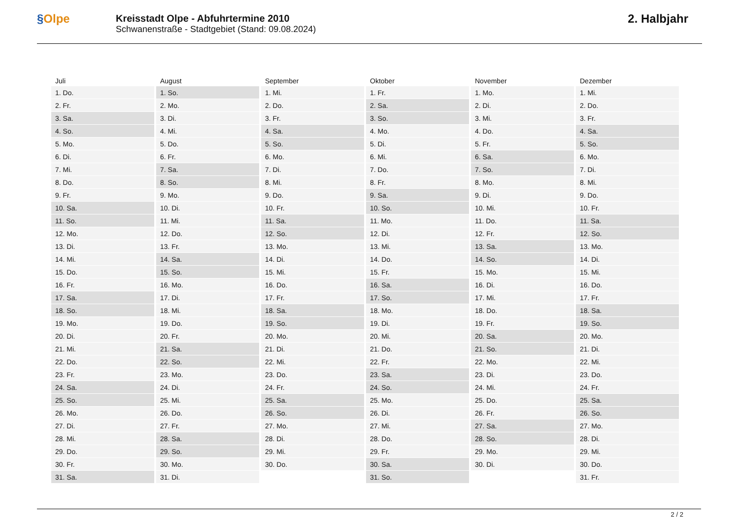§Olpe
Kreisstadt Olpe - Abfuhrtermine 2010
Schwanenstraße - Stadtgebiet (Stand: 09.08.2024)
2. Halbjahr
| Juli | August | September | Oktober | November | Dezember |
| --- | --- | --- | --- | --- | --- |
| 1. Do. | 1. So. | 1. Mi. | 1. Fr. | 1. Mo. | 1. Mi. |
| 2. Fr. | 2. Mo. | 2. Do. | 2. Sa. | 2. Di. | 2. Do. |
| 3. Sa. | 3. Di. | 3. Fr. | 3. So. | 3. Mi. | 3. Fr. |
| 4. So. | 4. Mi. | 4. Sa. | 4. Mo. | 4. Do. | 4. Sa. |
| 5. Mo. | 5. Do. | 5. So. | 5. Di. | 5. Fr. | 5. So. |
| 6. Di. | 6. Fr. | 6. Mo. | 6. Mi. | 6. Sa. | 6. Mo. |
| 7. Mi. | 7. Sa. | 7. Di. | 7. Do. | 7. So. | 7. Di. |
| 8. Do. | 8. So. | 8. Mi. | 8. Fr. | 8. Mo. | 8. Mi. |
| 9. Fr. | 9. Mo. | 9. Do. | 9. Sa. | 9. Di. | 9. Do. |
| 10. Sa. | 10. Di. | 10. Fr. | 10. So. | 10. Mi. | 10. Fr. |
| 11. So. | 11. Mi. | 11. Sa. | 11. Mo. | 11. Do. | 11. Sa. |
| 12. Mo. | 12. Do. | 12. So. | 12. Di. | 12. Fr. | 12. So. |
| 13. Di. | 13. Fr. | 13. Mo. | 13. Mi. | 13. Sa. | 13. Mo. |
| 14. Mi. | 14. Sa. | 14. Di. | 14. Do. | 14. So. | 14. Di. |
| 15. Do. | 15. So. | 15. Mi. | 15. Fr. | 15. Mo. | 15. Mi. |
| 16. Fr. | 16. Mo. | 16. Do. | 16. Sa. | 16. Di. | 16. Do. |
| 17. Sa. | 17. Di. | 17. Fr. | 17. So. | 17. Mi. | 17. Fr. |
| 18. So. | 18. Mi. | 18. Sa. | 18. Mo. | 18. Do. | 18. Sa. |
| 19. Mo. | 19. Do. | 19. So. | 19. Di. | 19. Fr. | 19. So. |
| 20. Di. | 20. Fr. | 20. Mo. | 20. Mi. | 20. Sa. | 20. Mo. |
| 21. Mi. | 21. Sa. | 21. Di. | 21. Do. | 21. So. | 21. Di. |
| 22. Do. | 22. So. | 22. Mi. | 22. Fr. | 22. Mo. | 22. Mi. |
| 23. Fr. | 23. Mo. | 23. Do. | 23. Sa. | 23. Di. | 23. Do. |
| 24. Sa. | 24. Di. | 24. Fr. | 24. So. | 24. Mi. | 24. Fr. |
| 25. So. | 25. Mi. | 25. Sa. | 25. Mo. | 25. Do. | 25. Sa. |
| 26. Mo. | 26. Do. | 26. So. | 26. Di. | 26. Fr. | 26. So. |
| 27. Di. | 27. Fr. | 27. Mo. | 27. Mi. | 27. Sa. | 27. Mo. |
| 28. Mi. | 28. Sa. | 28. Di. | 28. Do. | 28. So. | 28. Di. |
| 29. Do. | 29. So. | 29. Mi. | 29. Fr. | 29. Mo. | 29. Mi. |
| 30. Fr. | 30. Mo. | 30. Do. | 30. Sa. | 30. Di. | 30. Do. |
| 31. Sa. | 31. Di. | | 31. So. | | 31. Fr. |
2 / 2